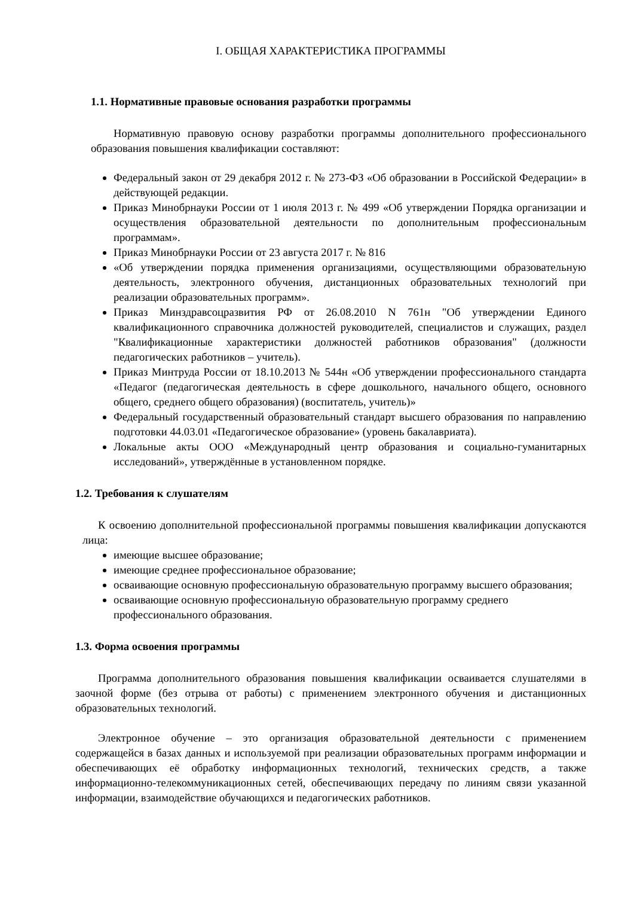I. ОБЩАЯ ХАРАКТЕРИСТИКА ПРОГРАММЫ
1.1. Нормативные правовые основания разработки программы
Нормативную правовую основу разработки программы дополнительного профессионального образования повышения квалификации составляют:
Федеральный закон от 29 декабря 2012 г. № 273-ФЗ «Об образовании в Российской Федерации» в действующей редакции.
Приказ Минобрнауки России от 1 июля 2013 г. № 499 «Об утверждении Порядка организации и осуществления образовательной деятельности по дополнительным профессиональным программам».
Приказ Минобрнауки России от 23 августа 2017 г. № 816
«Об утверждении порядка применения организациями, осуществляющими образовательную деятельность, электронного обучения, дистанционных образовательных технологий при реализации образовательных программ».
Приказ Минздравсоцразвития РФ от 26.08.2010 N 761н "Об утверждении Единого квалификационного справочника должностей руководителей, специалистов и служащих, раздел "Квалификационные характеристики должностей работников образования" (должности педагогических работников – учитель).
Приказ Минтруда России от 18.10.2013 № 544н «Об утверждении профессионального стандарта «Педагог (педагогическая деятельность в сфере дошкольного, начального общего, основного общего, среднего общего образования) (воспитатель, учитель)»
Федеральный государственный образовательный стандарт высшего образования по направлению подготовки 44.03.01 «Педагогическое образование» (уровень бакалавриата).
Локальные акты ООО «Международный центр образования и социально-гуманитарных исследований», утверждённые в установленном порядке.
1.2. Требования к слушателям
К освоению дополнительной профессиональной программы повышения квалификации допускаются лица:
имеющие высшее образование;
имеющие среднее профессиональное образование;
осваивающие основную профессиональную образовательную программу высшего образования;
осваивающие основную профессиональную образовательную программу среднего профессионального образования.
1.3. Форма освоения программы
Программа дополнительного образования повышения квалификации осваивается слушателями в заочной форме (без отрыва от работы) с применением электронного обучения и дистанционных образовательных технологий.
Электронное обучение – это организация образовательной деятельности с применением содержащейся в базах данных и используемой при реализации образовательных программ информации и обеспечивающих её обработку информационных технологий, технических средств, а также информационно-телекоммуникационных сетей, обеспечивающих передачу по линиям связи указанной информации, взаимодействие обучающихся и педагогических работников.